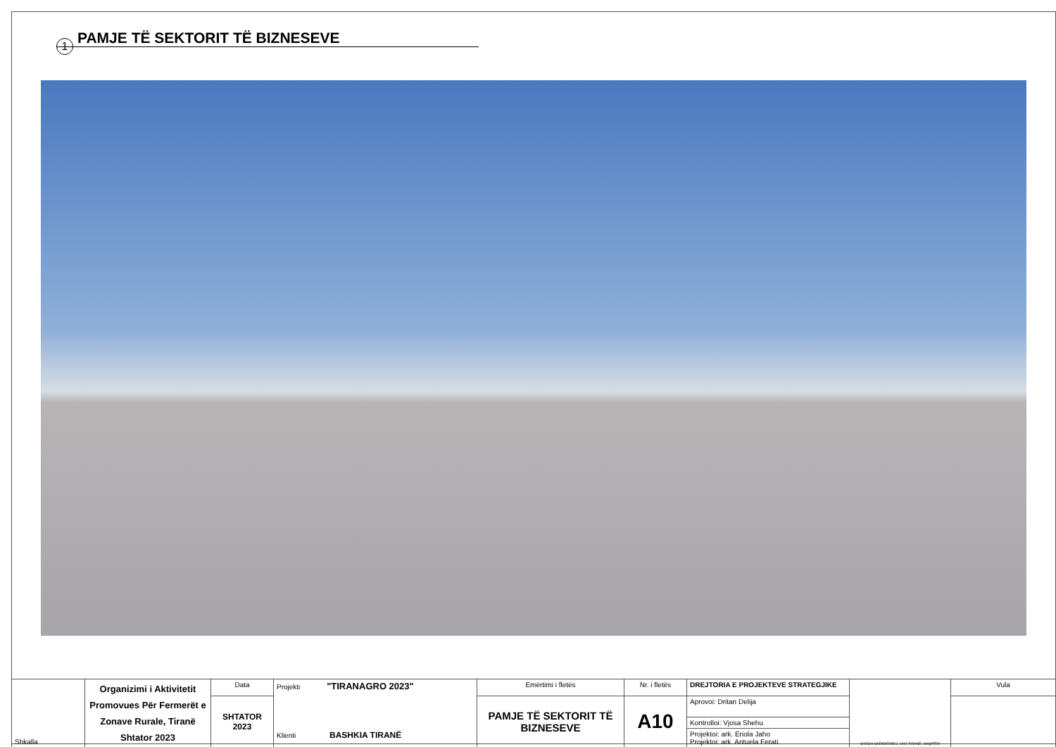1 PAMJE TË SEKTORIT TË BIZNESEVE
| Shkalla | Organizimi i Aktivitetit Promovues Për Fermerët e Zonave Rurale, Tiranë Shtator 2023 | Data | Projekti "TIRANAGRO 2023" Klienti BASHKIA TIRANË | Emërtimi i fletës | Nr. i fletës | DREJTORIA E PROJEKTEVE STRATEGJIKE | SHESHI SKËNDERBEJ, 1001 TIRANË, SHQIPËRI | Vula |
| | | SHTATOR 2023 | | PAMJE TË SEKTORIT TË BIZNESEVE | A10 | Aprovoi: Dritan Delija | | |
| | | | | | | Kontrolloi: Vjosa Shehu | | |
| | | | | | | Projektoi: ark. Eriola Jaho Projektoi: ark. Antuela Ferati | | |